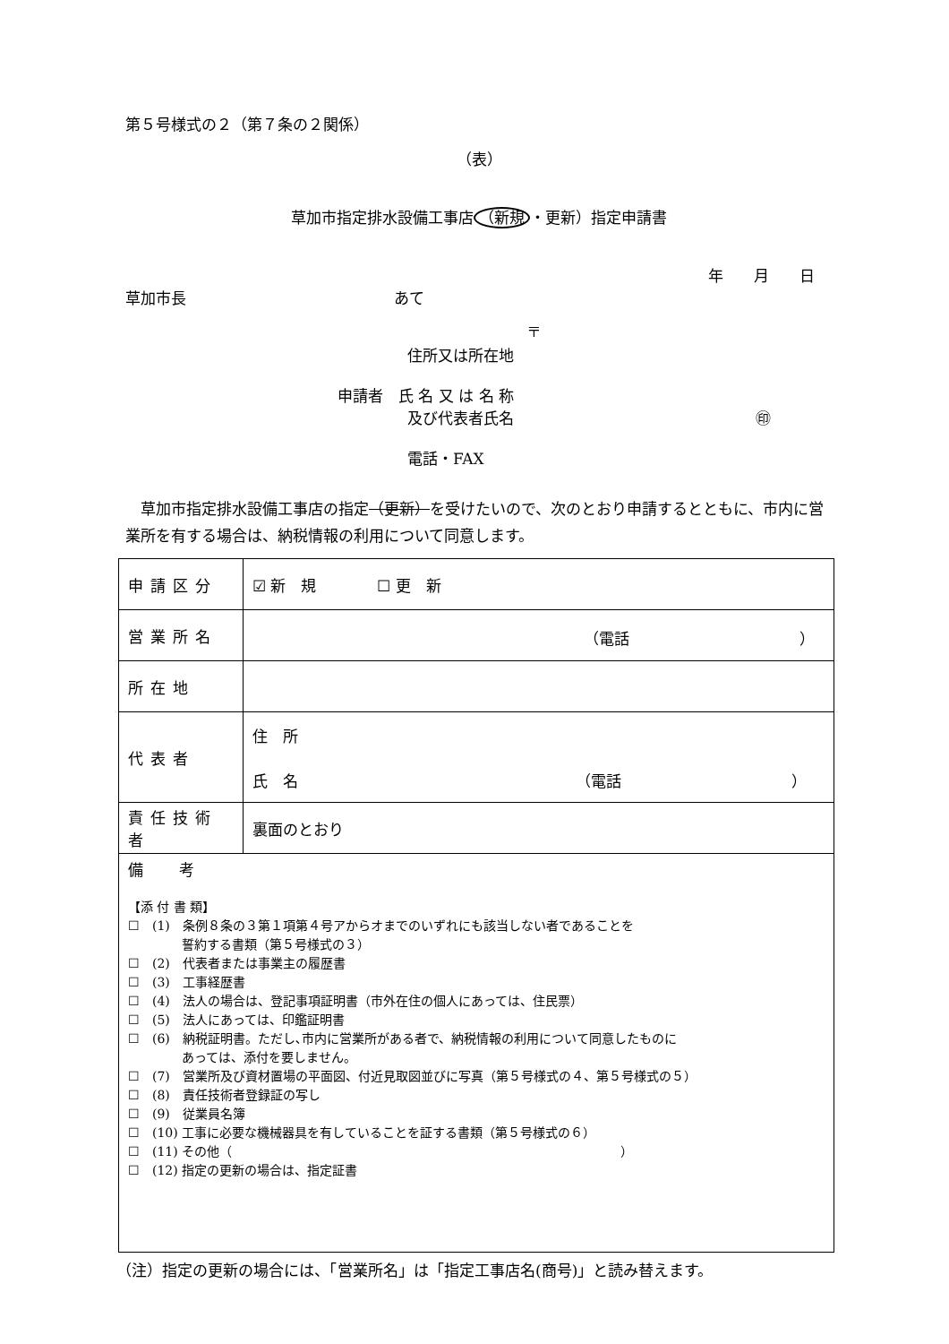第５号様式の２（第７条の２関係）
（表）
草加市指定排水設備工事店 （新規 ・更新）指定申請書
年　　月　　日
草加市長 あて
〒
住所又は所在地
申請者　氏 名 又 は 名 称
及び代表者氏名 ㊞
電話・FAX
草加市指定排水設備工事店の指定（更新）を受けたいので、次のとおり申請するとともに、市内に営業所を有する場合は、納税情報の利用について同意します。
| 申請区分 | ☑ 新 規 ☐ 更 新 |
| 営業所名 | （電話 ） |
| 所在地 | |
| 代表者 | 住 所 氏 名 （電話 ） |
| 責任技術者 | 裏面のとおり |
| 備考 【添 付 書 類】 ☐ (1) 条例８条の３第１項第４号アからオまでのいずれにも該当しない者であることを 誓約する書類（第５号様式の３） ☐ (2) 代表者または事業主の履歴書 ☐ (3) 工事経歴書 ☐ (4) 法人の場合は、登記事項証明書（市外在住の個人にあっては、住民票） ☐ (5) 法人にあっては、印鑑証明書 ☐ (6) 納税証明書。ただし､市内に営業所がある者で、納税情報の利用について同意したものに あっては、添付を要しません。 ☐ (7) 営業所及び資材置場の平面図、付近見取図並びに写真（第５号様式の４、第５号様式の５） ☐ (8) 責任技術者登録証の写し ☐ (9) 従業員名簿 ☐ (10) 工事に必要な機械器具を有していることを証する書類（第５号様式の６） ☐ (11) その他（ ） ☐ (12) 指定の更新の場合は、指定証書 | |
（注）指定の更新の場合には、「営業所名」は「指定工事店名(商号)」と読み替えます。